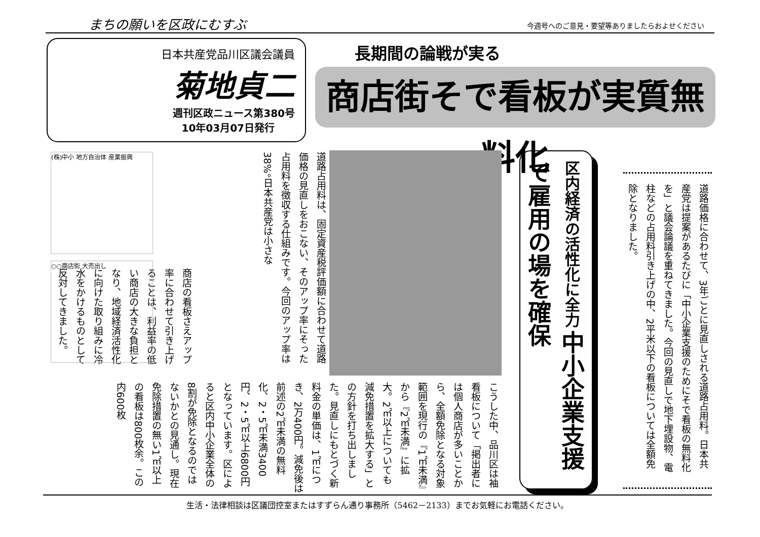まちの願いを区政にむすぶ 今週号へのご意見・要望等ありましたらおよせください
日本共産党品川区議会議員
菊地貞二
週刊区政ニュース第380号
10年03月07日発行
長期間の論戦が実る
商店街そで看板が実質無料化
道路占用料は、固定資産税評価額に合わせて道路価格の見直しをおこない、そのアップ率にそった占用料を徴収する仕組みです。今回のアップ率は38%。日本共産党は小さな
商店の看板さえアップ率に合わせて引き上げることは、利益率の低い商店の大きな負担となり、地域経済活性化に向けた取り組みに冷水をかけるものとして反対してきました。
(株)中小 地方自治体 産業振興
○○商店街 大売出し
区内経済の活性化に全力 中小企業支援で雇用の場を確保
道路価格に合わせて、3年ごとに見直しされる道路占用料。日本共産党は提案があるたびに「中小企業支援のためにそで看板の無料化を」と議会論議を重ねてきました。今回の見直しで地下埋設物、電柱などの占用料引き上げの中、2平米以下の看板については全額免除となりました。
こうした中、品川区は袖看板について「掲出者には個人商店が多いことから、全額免除となる対象範囲を現行の『1㎡未満』から『2㎡未満』に拡大。2㎡以上についても減免措置を拡大する」との方針を打ち出しました。見直しにもとづく新料金の単価は、1㎡につき、2万400円。減免後は前述の2㎡未満の無料化、2・5㎡未満3400円、2・5㎡以上6800円となっています。区によると区内中小企業全体の8割が免除となるのではないかとの見通し。現在免除措置の無い1㎡以上の看板は800枚余。この内600枚
生活・法律相談は区議団控室またはすずらん通り事務所（5462－2133）までお気軽にお電話ください。